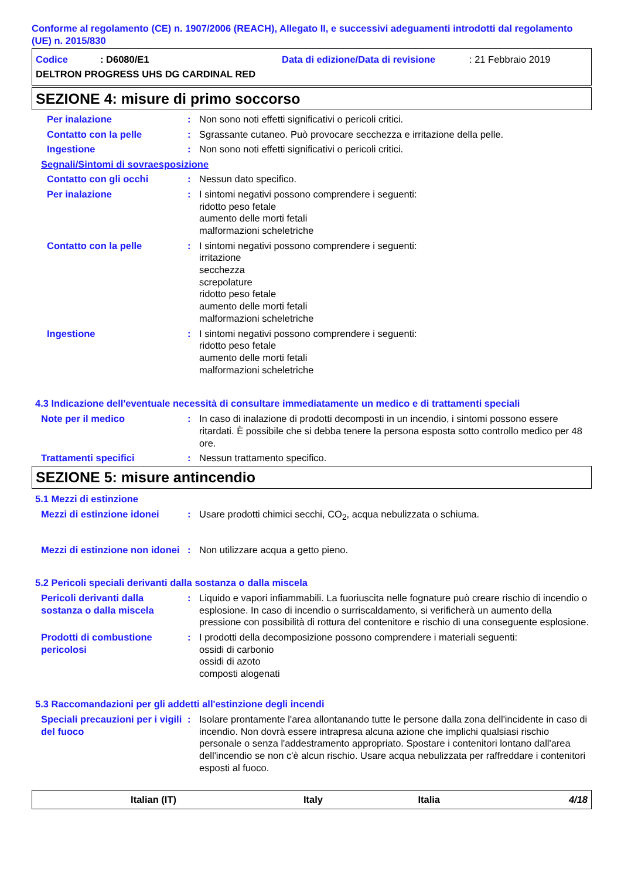Conforme al regolamento (CE) n. 1907/2006 (REACH), Allegato II, e successivi adeguamenti introdotti dal regolamento (UE) n. 2015/830
Codice: D6080/E1 Data di edizione/Data di revisione: 21 Febbraio 2019
DELTRON PROGRESS UHS DG CARDINAL RED
SEZIONE 4: misure di primo soccorso
Per inalazione: Non sono noti effetti significativi o pericoli critici.
Contatto con la pelle: Sgrassante cutaneo. Può provocare secchezza e irritazione della pelle.
Ingestione: Non sono noti effetti significativi o pericoli critici.
Segnali/Sintomi di sovraesposizione
Contatto con gli occhi: Nessun dato specifico.
Per inalazione: I sintomi negativi possono comprendere i seguenti:
ridotto peso fetale
aumento delle morti fetali
malformazioni scheletriche
Contatto con la pelle: I sintomi negativi possono comprendere i seguenti:
irritazione
secchezza
screpolature
ridotto peso fetale
aumento delle morti fetali
malformazioni scheletriche
Ingestione: I sintomi negativi possono comprendere i seguenti:
ridotto peso fetale
aumento delle morti fetali
malformazioni scheletriche
4.3 Indicazione dell'eventuale necessità di consultare immediatamente un medico e di trattamenti speciali
Note per il medico: In caso di inalazione di prodotti decomposti in un incendio, i sintomi possono essere ritardati. È possibile che si debba tenere la persona esposta sotto controllo medico per 48 ore.
Trattamenti specifici: Nessun trattamento specifico.
SEZIONE 5: misure antincendio
5.1 Mezzi di estinzione
Mezzi di estinzione idonei: Usare prodotti chimici secchi, CO<sub>2</sub>, acqua nebulizzata o schiuma.
Mezzi di estinzione non idonei: Non utilizzare acqua a getto pieno.
5.2 Pericoli speciali derivanti dalla sostanza o dalla miscela
Pericoli derivanti dalla sostanza o dalla miscela: Liquido e vapori infiammabili. La fuoriuscita nelle fognature può creare rischio di incendio o esplosione. In caso di incendio o surriscaldamento, si verificherà un aumento della pressione con possibilità di rottura del contenitore e rischio di una conseguente esplosione.
Prodotti di combustione pericolosi: I prodotti della decomposizione possono comprendere i materiali seguenti:
ossidi di carbonio
ossidi di azoto
composti alogenati
5.3 Raccomandazioni per gli addetti all'estinzione degli incendi
Speciali precauzioni per i vigili del fuoco: Isolare prontamente l'area allontanando tutte le persone dalla zona dell'incidente in caso di incendio. Non dovrà essere intrapresa alcuna azione che implichi qualsiasi rischio personale o senza l'addestramento appropriato. Spostare i contenitori lontano dall'area dell'incendio se non c'è alcun rischio. Usare acqua nebulizzata per raffreddare i contenitori esposti al fuoco.
Italian (IT) Italy Italia 4/18